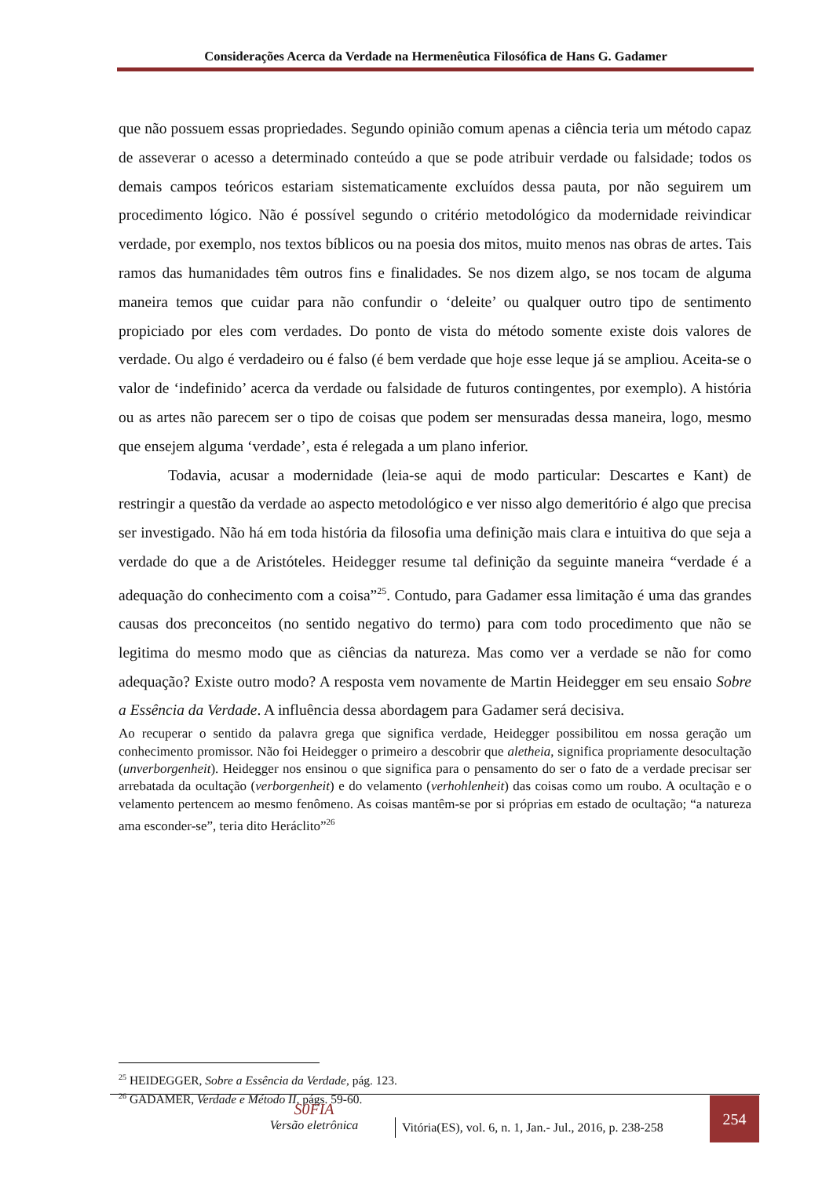Considerações Acerca da Verdade na Hermenêutica Filosófica de Hans G. Gadamer
que não possuem essas propriedades. Segundo opinião comum apenas a ciência teria um método capaz de asseverar o acesso a determinado conteúdo a que se pode atribuir verdade ou falsidade; todos os demais campos teóricos estariam sistematicamente excluídos dessa pauta, por não seguirem um procedimento lógico. Não é possível segundo o critério metodológico da modernidade reivindicar verdade, por exemplo, nos textos bíblicos ou na poesia dos mitos, muito menos nas obras de artes. Tais ramos das humanidades têm outros fins e finalidades. Se nos dizem algo, se nos tocam de alguma maneira temos que cuidar para não confundir o ‘deleite’ ou qualquer outro tipo de sentimento propiciado por eles com verdades. Do ponto de vista do método somente existe dois valores de verdade. Ou algo é verdadeiro ou é falso (é bem verdade que hoje esse leque já se ampliou. Aceita-se o valor de ‘indefinido’ acerca da verdade ou falsidade de futuros contingentes, por exemplo). A história ou as artes não parecem ser o tipo de coisas que podem ser mensuradas dessa maneira, logo, mesmo que ensejem alguma ‘verdade’, esta é relegada a um plano inferior.
Todavia, acusar a modernidade (leia-se aqui de modo particular: Descartes e Kant) de restringir a questão da verdade ao aspecto metodológico e ver nisso algo demeritório é algo que precisa ser investigado. Não há em toda história da filosofia uma definição mais clara e intuitiva do que seja a verdade do que a de Aristóteles. Heidegger resume tal definição da seguinte maneira “verdade é a adequação do conhecimento com a coisa”<sup>25</sup>. Contudo, para Gadamer essa limitação é uma das grandes causas dos preconceitos (no sentido negativo do termo) para com todo procedimento que não se legitima do mesmo modo que as ciências da natureza. Mas como ver a verdade se não for como adequação? Existe outro modo? A resposta vem novamente de Martin Heidegger em seu ensaio Sobre a Essência da Verdade. A influência dessa abordagem para Gadamer será decisiva.
Ao recuperar o sentido da palavra grega que significa verdade, Heidegger possibilitou em nossa geração um conhecimento promissor. Não foi Heidegger o primeiro a descobrir que aletheia, significa propriamente desocultação (unverborgenheit). Heidegger nos ensinou o que significa para o pensamento do ser o fato de a verdade precisar ser arrebatada da ocultação (verborgenheit) e do velamento (verhohlenheit) das coisas como um roubo. A ocultação e o velamento pertencem ao mesmo fenômeno. As coisas mantêm-se por si próprias em estado de ocultação; “a natureza ama esconder-se”, teria dito Heráclito”<sup>26</sup>
<sup>25</sup> HEIDEGGER, Sobre a Essência da Verdade, pág. 123.
<sup>26</sup> GADAMER, Verdade e Método II, págs. 59-60.
S0FIA
Versão eletrônica
Vitória(ES), vol. 6, n. 1, Jan.- Jul., 2016, p. 238-258
254